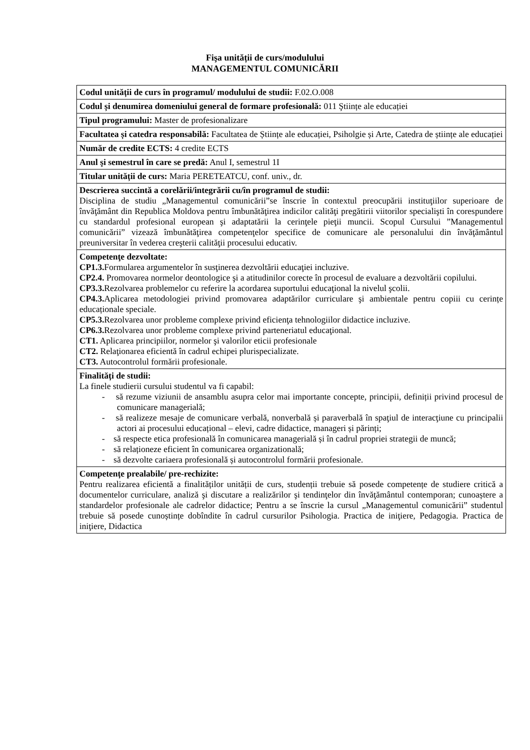Fişa unității de curs/modulului
MANAGEMENTUL COMUNICĂRII
| Codul unității de curs în programul/ modulului de studii: F.02.O.008 |
| Codul și denumirea domeniului general de formare profesională: 011 Ştiințe ale educației |
| Tipul programului: Master de profesionalizare |
| Facultatea și catedra responsabilă: Facultatea de Științe ale educației, Psiholgie și Arte, Catedra de științe ale educației |
| Număr de credite ECTS: 4 credite ECTS |
| Anul şi semestrul în care se predă: Anul I, semestrul 1I |
| Titular unității de curs: Maria PERETEATCU, conf. univ., dr. |
| Descrierea succintă a corelării/integrării cu/în programul de studii: Disciplina de studiu „Managementul comunicării”se înscrie în contextul preocupării instituţiilor superioare de învăţământ din Republica Moldova pentru îmbunătăţirea indicilor calităţi pregătirii viitorilor specialişti în corespundere cu standardul profesional european şi adaptatării la cerinţele pieţii muncii. Scopul Cursului ”Managementul comunicării” vizează îmbunătăţirea competenţelor specifice de comunicare ale personalului din învăţământul preuniversitar în vederea creşterii calităţii procesului educativ. |
| Competenţe dezvoltate: CP1.3. Formularea argumentelor în susţinerea dezvoltării educaţiei incluzive. CP2.4. Promovarea normelor deontologice şi a atitudinilor corecte în procesul de evaluare a dezvoltării copilului. CP3.3. Rezolvarea problemelor cu referire la acordarea suportului educaţional la nivelul şcolii. CP4.3. Aplicarea metodologiei privind promovarea adaptărilor curriculare şi ambientale pentru copiii cu cerințe educaționale speciale. CP5.3. Rezolvarea unor probleme complexe privind eficienţa tehnologiilor didactice incluzive. CP6.3. Rezolvarea unor probleme complexe privind parteneriatul educaţional. CT1. Aplicarea principiilor, normelor şi valorilor eticii profesionale CT2. Relaţionarea eficientă în cadrul echipei plurispecializate. CT3. Autocontrolul formării profesionale. |
| Finalități de studii: La finele studierii cursului studentul va fi capabil: - să rezume viziunii de ansamblu asupra celor mai importante concepte, principii, definiții privind procesul de comunicare managerială; - să realizeze mesaje de comunicare verbală, nonverbală și paraverbală în spaţiul de interacţiune cu principalii actori ai procesului educațional – elevi, cadre didactice, manageri și părinți; - să respecte etica profesională în comunicarea managerială și în cadrul propriei strategii de muncă; - să relaționeze eficient în comunicarea organizatională; - să dezvolte cariaera profesională și autocontrolul formării profesionale. |
| Competențe prealabile/ pre-rechizite: Pentru realizarea eficientă a finalităților unității de curs, studenții trebuie să posede competențe de studiere critică a documentelor curriculare, analiză şi discutare a realizărilor şi tendinţelor din învăţământul contemporan; cunoaștere a standardelor profesionale ale cadrelor didactice; Pentru a se înscrie la cursul „Managementul comunicării” studentul trebuie să posede cunoștințe dobîndite în cadrul cursurilor Psihologia. Practica de iniţiere, Pedagogia. Practica de iniţiere, Didactica |